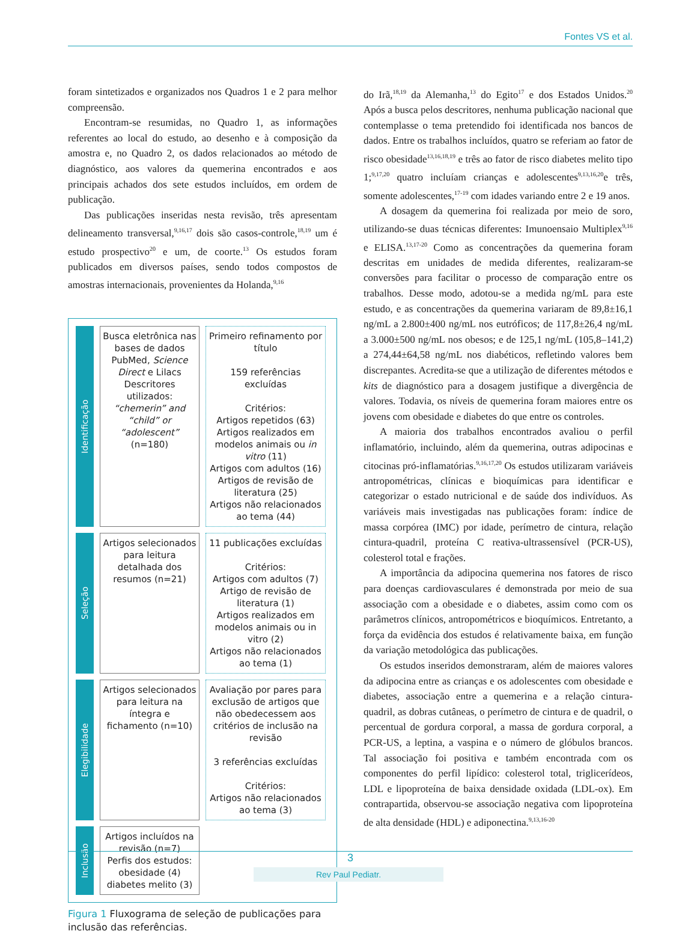Fontes VS et al.
foram sintetizados e organizados nos Quadros 1 e 2 para melhor compreensão.
Encontram-se resumidas, no Quadro 1, as informações referentes ao local do estudo, ao desenho e à composição da amostra e, no Quadro 2, os dados relacionados ao método de diagnóstico, aos valores da quemerina encontrados e aos principais achados dos sete estudos incluídos, em ordem de publicação.
Das publicações inseridas nesta revisão, três apresentam delineamento transversal,<sup>9,16,17</sup> dois são casos-controle,<sup>18,19</sup> um é estudo prospectivo<sup>20</sup> e um, de coorte.<sup>13</sup> Os estudos foram publicados em diversos países, sendo todos compostos de amostras internacionais, provenientes da Holanda,<sup>9,16</sup>
Identificação
Busca eletrônica nas bases de dados PubMed, Science Direct e Lilacs Descritores utilizados: “chemerin” and “child” or “adolescent” (n=180)
Primeiro refinamento por título
159 referências excluídas
Critérios:
Artigos repetidos (63)
Artigos realizados em modelos animais ou in vitro (11)
Artigos com adultos (16)
Artigos de revisão de literatura (25)
Artigos não relacionados ao tema (44)
Seleção
Artigos selecionados para leitura detalhada dos resumos (n=21)
11 publicações excluídas
Critérios:
Artigos com adultos (7)
Artigo de revisão de literatura (1)
Artigos realizados em modelos animais ou in vitro (2)
Artigos não relacionados ao tema (1)
Elegibilidade
Artigos selecionados para leitura na íntegra e fichamento (n=10)
Avaliação por pares para exclusão de artigos que não obedecessem aos critérios de inclusão na revisão
3 referências excluídas
Critérios:
Artigos não relacionados ao tema (3)
Inclusão
Artigos incluídos na revisão (n=7)
Perfis dos estudos: obesidade (4) diabetes melito (3)
Figura 1 Fluxograma de seleção de publicações para inclusão das referências.
do Irã,<sup>18,19</sup> da Alemanha,<sup>13</sup> do Egito<sup>17</sup> e dos Estados Unidos.<sup>20</sup> Após a busca pelos descritores, nenhuma publicação nacional que contemplasse o tema pretendido foi identificada nos bancos de dados. Entre os trabalhos incluídos, quatro se referiam ao fator de risco obesidade<sup>13,16,18,19</sup> e três ao fator de risco diabetes melito tipo 1;<sup>9,17,20</sup> quatro incluíam crianças e adolescentes<sup>9,13,16,20</sup>e três, somente adolescentes,<sup>17-19</sup> com idades variando entre 2 e 19 anos.
A dosagem da quemerina foi realizada por meio de soro, utilizando-se duas técnicas diferentes: Imunoensaio Multiplex<sup>9,16</sup> e ELISA.<sup>13,17-20</sup> Como as concentrações da quemerina foram descritas em unidades de medida diferentes, realizaram-se conversões para facilitar o processo de comparação entre os trabalhos. Desse modo, adotou-se a medida ng/mL para este estudo, e as concentrações da quemerina variaram de 89,8±16,1 ng/mL a 2.800±400 ng/mL nos eutróficos; de 117,8±26,4 ng/mL a 3.000±500 ng/mL nos obesos; e de 125,1 ng/mL (105,8–141,2) a 274,44±64,58 ng/mL nos diabéticos, refletindo valores bem discrepantes. Acredita-se que a utilização de diferentes métodos e kits de diagnóstico para a dosagem justifique a divergência de valores. Todavia, os níveis de quemerina foram maiores entre os jovens com obesidade e diabetes do que entre os controles.
A maioria dos trabalhos encontrados avaliou o perfil inflamatório, incluindo, além da quemerina, outras adipocinas e citocinas pró-inflamatórias.<sup>9,16,17,20</sup> Os estudos utilizaram variáveis antropométricas, clínicas e bioquímicas para identificar e categorizar o estado nutricional e de saúde dos indivíduos. As variáveis mais investigadas nas publicações foram: índice de massa corpórea (IMC) por idade, perímetro de cintura, relação cintura-quadril, proteína C reativa-ultrassensível (PCR-US), colesterol total e frações.
A importância da adipocina quemerina nos fatores de risco para doenças cardiovasculares é demonstrada por meio de sua associação com a obesidade e o diabetes, assim como com os parâmetros clínicos, antropométricos e bioquímicos. Entretanto, a força da evidência dos estudos é relativamente baixa, em função da variação metodológica das publicações.
Os estudos inseridos demonstraram, além de maiores valores da adipocina entre as crianças e os adolescentes com obesidade e diabetes, associação entre a quemerina e a relação cintura-quadril, as dobras cutâneas, o perímetro de cintura e de quadril, o percentual de gordura corporal, a massa de gordura corporal, a PCR-US, a leptina, a vaspina e o número de glóbulos brancos. Tal associação foi positiva e também encontrada com os componentes do perfil lipídico: colesterol total, triglicerídeos, LDL e lipoproteína de baixa densidade oxidada (LDL-ox). Em contrapartida, observou-se associação negativa com lipoproteína de alta densidade (HDL) e adiponectina.<sup>9,13,16-20</sup>
3
Rev Paul Pediatr.